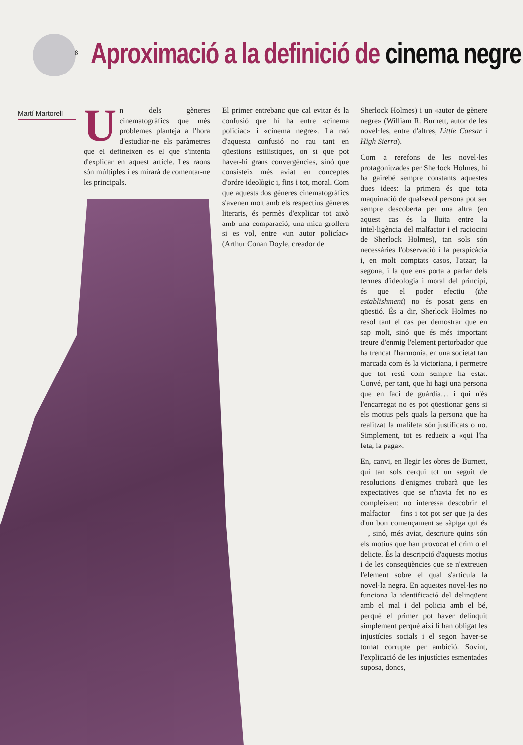8
Aproximació a la definició de cinema negre
Martí Martorell
Un dels gèneres cinematogràfics que més problemes planteja a l'hora d'estudiar-ne els paràmetres que el defineixen és el que s'intenta d'explicar en aquest article. Les raons són múltiples i es mirarà de comentar-ne les principals.
El primer entrebanc que cal evitar és la confusió que hi ha entre «cinema policíac» i «cinema negre». La raó d'aquesta confusió no rau tant en qüestions estilístiques, on sí que pot haver-hi grans convergències, sinó que consisteix més aviat en conceptes d'ordre ideològic i, fins i tot, moral. Com que aquests dos gèneres cinematogràfics s'avenen molt amb els respectius gèneres literaris, és permès d'explicar tot això amb una comparació, una mica grollera si es vol, entre «un autor policíac» (Arthur Conan Doyle, creador de
Sherlock Holmes) i un «autor de gènere negre» (William R. Burnett, autor de les novel·les, entre d'altres, Little Caesar i High Sierra).
Com a rerefons de les novel·les protagonitzades per Sherlock Holmes, hi ha gairebé sempre constants aquestes dues idees: la primera és que tota maquinació de qualsevol persona pot ser sempre descoberta per una altra (en aquest cas és la lluita entre la intel·ligència del malfactor i el raciocini de Sherlock Holmes), tan sols són necessàries l'observació i la perspicàcia i, en molt comptats casos, l'atzar; la segona, i la que ens porta a parlar dels termes d'ideologia i moral del principi, és que el poder efectiu (the establishment) no és posat gens en qüestió. És a dir, Sherlock Holmes no resol tant el cas per demostrar que en sap molt, sinó que és més important treure d'enmig l'element pertorbador que ha trencat l'harmonia, en una societat tan marcada com és la victoriana, i permetre que tot resti com sempre ha estat. Convé, per tant, que hi hagi una persona que en faci de guàrdia… i qui n'és l'encarregat no es pot qüestionar gens si els motius pels quals la persona que ha realitzat la malifeta són justificats o no. Simplement, tot es redueix a «qui l'ha feta, la paga».
En, canvi, en llegir les obres de Burnett, qui tan sols cerqui tot un seguit de resolucions d'enigmes trobarà que les expectatives que se n'havia fet no es compleixen: no interessa descobrir el malfactor —fins i tot pot ser que ja des d'un bon començament se sàpiga qui és—, sinó, més aviat, descriure quins són els motius que han provocat el crim o el delicte. És la descripció d'aquests motius i de les conseqüències que se n'extreuen l'element sobre el qual s'articula la novel·la negra. En aquestes novel·les no funciona la identificació del delinqüent amb el mal i del policia amb el bé, perquè el primer pot haver delinquit simplement perquè així li han obligat les injustícies socials i el segon haver-se tornat corrupte per ambició. Sovint, l'explicació de les injustícies esmentades suposa, doncs,